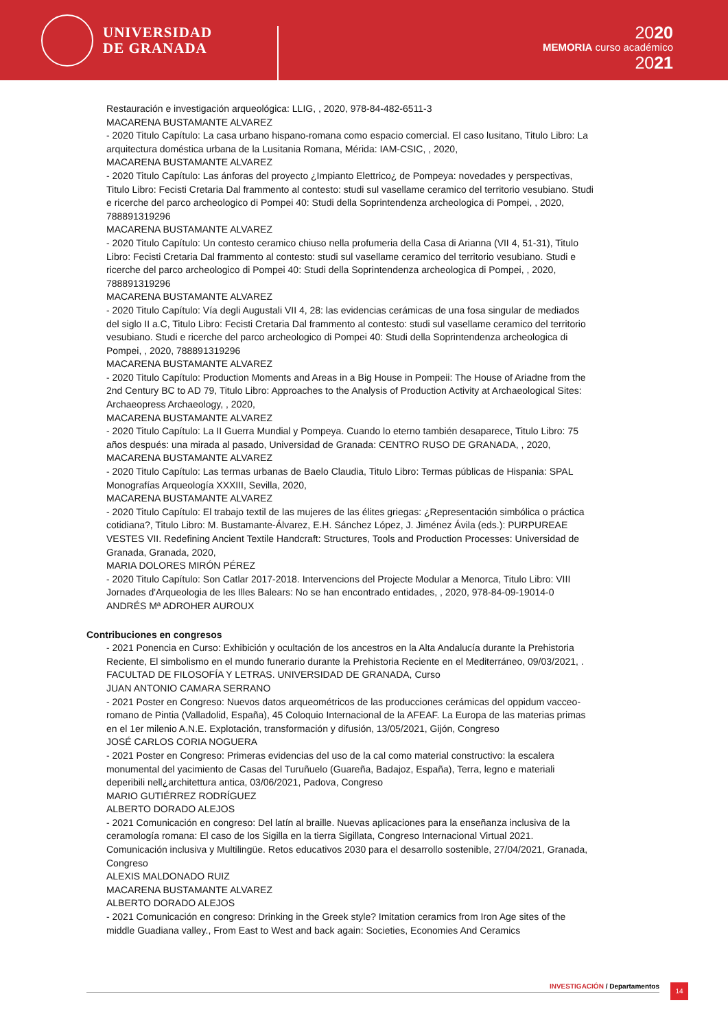UNIVERSIDAD
DE GRANADA
2020
MEMORIA curso académico
2021
Restauración e investigación arqueológica: LLIG, , 2020, 978-84-482-6511-3
MACARENA BUSTAMANTE ALVAREZ
- 2020 Titulo Capítulo: La casa urbano hispano-romana como espacio comercial. El caso lusitano, Titulo Libro: La arquitectura doméstica urbana de la Lusitania Romana, Mérida: IAM-CSIC, , 2020,
MACARENA BUSTAMANTE ALVAREZ
- 2020 Titulo Capítulo: Las ánforas del proyecto ¿Impianto Elettrico¿ de Pompeya: novedades y perspectivas, Titulo Libro: Fecisti Cretaria Dal frammento al contesto: studi sul vasellame ceramico del territorio vesubiano. Studi e ricerche del parco archeologico di Pompei 40: Studi della Soprintendenza archeologica di Pompei, , 2020, 788891319296
MACARENA BUSTAMANTE ALVAREZ
- 2020 Titulo Capítulo: Un contesto ceramico chiuso nella profumeria della Casa di Arianna (VII 4, 51-31), Titulo Libro: Fecisti Cretaria Dal frammento al contesto: studi sul vasellame ceramico del territorio vesubiano. Studi e ricerche del parco archeologico di Pompei 40: Studi della Soprintendenza archeologica di Pompei, , 2020, 788891319296
MACARENA BUSTAMANTE ALVAREZ
- 2020 Titulo Capítulo: Vía degli Augustali VII 4, 28: las evidencias cerámicas de una fosa singular de mediados del siglo II a.C, Titulo Libro: Fecisti Cretaria Dal frammento al contesto: studi sul vasellame ceramico del territorio vesubiano. Studi e ricerche del parco archeologico di Pompei 40: Studi della Soprintendenza archeologica di Pompei, , 2020, 788891319296
MACARENA BUSTAMANTE ALVAREZ
- 2020 Titulo Capítulo: Production Moments and Areas in a Big House in Pompeii: The House of Ariadne from the 2nd Century BC to AD 79, Titulo Libro: Approaches to the Analysis of Production Activity at Archaeological Sites: Archaeopress Archaeology, , 2020,
MACARENA BUSTAMANTE ALVAREZ
- 2020 Titulo Capítulo: La II Guerra Mundial y Pompeya. Cuando lo eterno también desaparece, Titulo Libro: 75 años después: una mirada al pasado, Universidad de Granada: CENTRO RUSO DE GRANADA, , 2020,
MACARENA BUSTAMANTE ALVAREZ
- 2020 Titulo Capítulo: Las termas urbanas de Baelo Claudia, Titulo Libro: Termas públicas de Hispania: SPAL Monografías Arqueología XXXIII, Sevilla, 2020,
MACARENA BUSTAMANTE ALVAREZ
- 2020 Titulo Capítulo: El trabajo textil de las mujeres de las élites griegas: ¿Representación simbólica o práctica cotidiana?, Titulo Libro: M. Bustamante-Álvarez, E.H. Sánchez López, J. Jiménez Ávila (eds.): PURPUREAE VESTES VII. Redefining Ancient Textile Handcraft: Structures, Tools and Production Processes: Universidad de Granada, Granada, 2020,
MARIA DOLORES MIRÓN PÉREZ
- 2020 Titulo Capítulo: Son Catlar 2017-2018. Intervencions del Projecte Modular a Menorca, Titulo Libro: VIII Jornades d'Arqueologia de les Illes Balears: No se han encontrado entidades, , 2020, 978-84-09-19014-0
ANDRÉS Mª ADROHER AUROUX
Contribuciones en congresos
- 2021 Ponencia en Curso: Exhibición y ocultación de los ancestros en la Alta Andalucía durante la Prehistoria Reciente, El simbolismo en el mundo funerario durante la Prehistoria Reciente en el Mediterráneo, 09/03/2021, . FACULTAD DE FILOSOFÍA Y LETRAS. UNIVERSIDAD DE GRANADA, Curso
JUAN ANTONIO CAMARA SERRANO
- 2021 Poster en Congreso: Nuevos datos arqueométricos de las producciones cerámicas del oppidum vacceo-romano de Pintia (Valladolid, España), 45 Coloquio Internacional de la AFEAF. La Europa de las materias primas en el 1er milenio A.N.E. Explotación, transformación y difusión, 13/05/2021, Gijón, Congreso
JOSÉ CARLOS CORIA NOGUERA
- 2021 Poster en Congreso: Primeras evidencias del uso de la cal como material constructivo: la escalera monumental del yacimiento de Casas del Turuñuelo (Guareña, Badajoz, España), Terra, legno e materiali deperibili nell¿architettura antica, 03/06/2021, Padova, Congreso
MARIO GUTIÉRREZ RODRÍGUEZ
ALBERTO DORADO ALEJOS
- 2021 Comunicación en congreso: Del latín al braille. Nuevas aplicaciones para la enseñanza inclusiva de la ceramología romana: El caso de los Sigilla en la tierra Sigillata, Congreso Internacional Virtual 2021. Comunicación inclusiva y Multilingüe. Retos educativos 2030 para el desarrollo sostenible, 27/04/2021, Granada, Congreso
ALEXIS MALDONADO RUIZ
MACARENA BUSTAMANTE ALVAREZ
ALBERTO DORADO ALEJOS
- 2021 Comunicación en congreso: Drinking in the Greek style? Imitation ceramics from Iron Age sites of the middle Guadiana valley., From East to West and back again: Societies, Economies And Ceramics
INVESTIGACIÓN / Departamentos 14